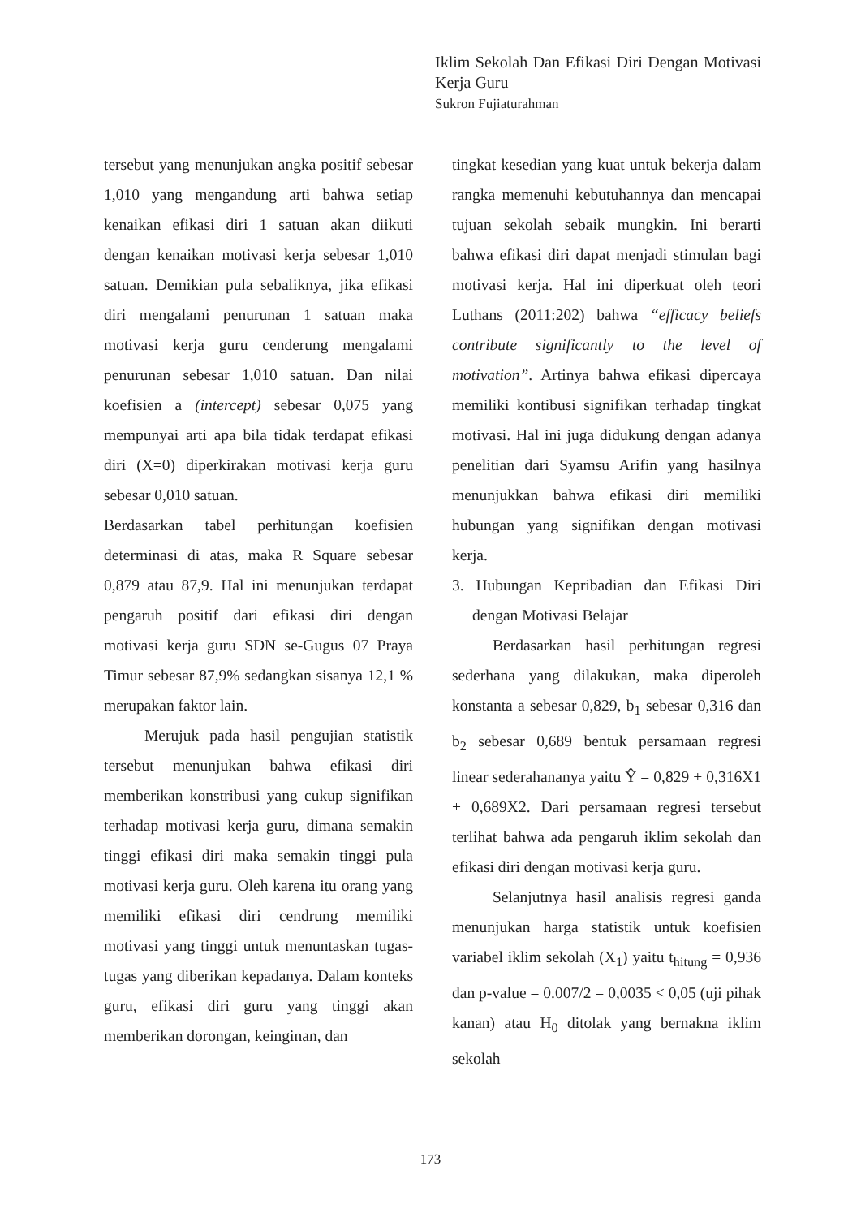Iklim Sekolah Dan Efikasi Diri Dengan Motivasi Kerja Guru
Sukron Fujiaturahman
tersebut yang menunjukan angka positif sebesar 1,010 yang mengandung arti bahwa setiap kenaikan efikasi diri 1 satuan akan diikuti dengan kenaikan motivasi kerja sebesar 1,010 satuan. Demikian pula sebaliknya, jika efikasi diri mengalami penurunan 1 satuan maka motivasi kerja guru cenderung mengalami penurunan sebesar 1,010 satuan. Dan nilai koefisien a (intercept) sebesar 0,075 yang mempunyai arti apa bila tidak terdapat efikasi diri (X=0) diperkirakan motivasi kerja guru sebesar 0,010 satuan.
Berdasarkan tabel perhitungan koefisien determinasi di atas, maka R Square sebesar 0,879 atau 87,9. Hal ini menunjukan terdapat pengaruh positif dari efikasi diri dengan motivasi kerja guru SDN se-Gugus 07 Praya Timur sebesar 87,9% sedangkan sisanya 12,1 % merupakan faktor lain.
Merujuk pada hasil pengujian statistik tersebut menunjukan bahwa efikasi diri memberikan konstribusi yang cukup signifikan terhadap motivasi kerja guru, dimana semakin tinggi efikasi diri maka semakin tinggi pula motivasi kerja guru. Oleh karena itu orang yang memiliki efikasi diri cendrung memiliki motivasi yang tinggi untuk menuntaskan tugas-tugas yang diberikan kepadanya. Dalam konteks guru, efikasi diri guru yang tinggi akan memberikan dorongan, keinginan, dan
tingkat kesedian yang kuat untuk bekerja dalam rangka memenuhi kebutuhannya dan mencapai tujuan sekolah sebaik mungkin. Ini berarti bahwa efikasi diri dapat menjadi stimulan bagi motivasi kerja. Hal ini diperkuat oleh teori Luthans (2011:202) bahwa “efficacy beliefs contribute significantly to the level of motivation”. Artinya bahwa efikasi dipercaya memiliki kontibusi signifikan terhadap tingkat motivasi. Hal ini juga didukung dengan adanya penelitian dari Syamsu Arifin yang hasilnya menunjukkan bahwa efikasi diri memiliki hubungan yang signifikan dengan motivasi kerja.
3. Hubungan Kepribadian dan Efikasi Diri dengan Motivasi Belajar
Berdasarkan hasil perhitungan regresi sederhana yang dilakukan, maka diperoleh konstanta a sebesar 0,829, b<sub>1</sub> sebesar 0,316 dan b<sub>2</sub> sebesar 0,689 bentuk persamaan regresi linear sederahananya yaitu Ŷ = 0,829 + 0,316X1 + 0,689X2. Dari persamaan regresi tersebut terlihat bahwa ada pengaruh iklim sekolah dan efikasi diri dengan motivasi kerja guru.
Selanjutnya hasil analisis regresi ganda menunjukan harga statistik untuk koefisien variabel iklim sekolah (X<sub>1</sub>) yaitu t<sub>hitung</sub> = 0,936 dan p-value = 0.007/2 = 0,0035 < 0,05 (uji pihak kanan) atau H<sub>0</sub> ditolak yang bernakna iklim sekolah
173